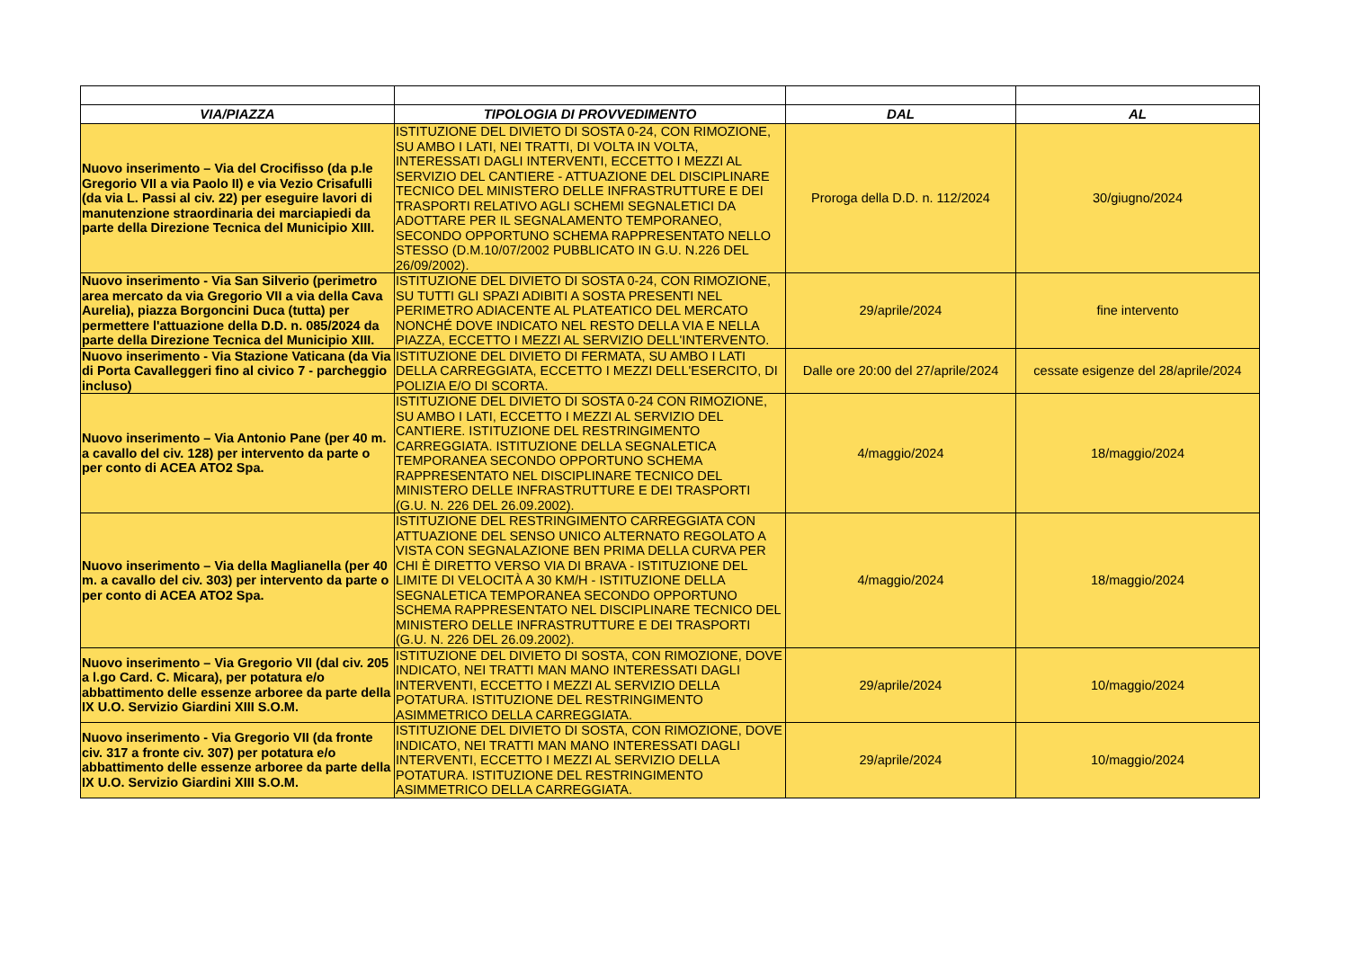| VIA/PIAZZA | TIPOLOGIA DI PROVVEDIMENTO | DAL | AL |
| --- | --- | --- | --- |
| Nuovo inserimento – Via del Crocifisso (da p.le Gregorio VII a via Paolo II) e via Vezio Crisafulli (da via L. Passi al civ. 22) per eseguire lavori di manutenzione straordinaria dei marciapiedi da parte della Direzione Tecnica del Municipio XIII. | ISTITUZIONE DEL DIVIETO DI SOSTA 0-24, CON RIMOZIONE, SU AMBO I LATI, NEI TRATTI, DI VOLTA IN VOLTA, INTERESSATI DAGLI INTERVENTI, ECCETTO I MEZZI AL SERVIZIO DEL CANTIERE - ATTUAZIONE DEL DISCIPLINARE TECNICO DEL MINISTERO DELLE INFRASTRUTTURE E DEI TRASPORTI RELATIVO AGLI SCHEMI SEGNALETICI DA ADOTTARE PER IL SEGNALAMENTO TEMPORANEO, SECONDO OPPORTUNO SCHEMA RAPPRESENTATO NELLO STESSO (D.M.10/07/2002 PUBBLICATO IN G.U. N.226 DEL 26/09/2002). | Proroga della D.D. n. 112/2024 | 30/giugno/2024 |
| Nuovo inserimento - Via San Silverio (perimetro area mercato da via Gregorio VII a via della Cava Aurelia), piazza Borgoncini Duca (tutta) per permettere l'attuazione della D.D. n. 085/2024 da parte della Direzione Tecnica del Municipio XIII. | ISTITUZIONE DEL DIVIETO DI SOSTA 0-24, CON RIMOZIONE, SU TUTTI GLI SPAZI ADIBITI A SOSTA PRESENTI NEL PERIMETRO ADIACENTE AL PLATEATICO DEL MERCATO NONCHÉ DOVE INDICATO NEL RESTO DELLA VIA E NELLA PIAZZA, ECCETTO I MEZZI AL SERVIZIO DELL'INTERVENTO. | 29/aprile/2024 | fine intervento |
| Nuovo inserimento - Via Stazione Vaticana (da Via di Porta Cavalleggeri fino al civico 7 - parcheggio incluso) | ISTITUZIONE DEL DIVIETO DI FERMATA, SU AMBO I LATI DELLA CARREGGIATA, ECCETTO I MEZZI DELL'ESERCITO, DI POLIZIA E/O DI SCORTA. | Dalle ore 20:00 del 27/aprile/2024 | cessate esigenze del 28/aprile/2024 |
| Nuovo inserimento – Via Antonio Pane (per 40 m. a cavallo del civ. 128) per intervento da parte o per conto di ACEA ATO2 Spa. | ISTITUZIONE DEL DIVIETO DI SOSTA 0-24 CON RIMOZIONE, SU AMBO I LATI, ECCETTO I MEZZI AL SERVIZIO DEL CANTIERE. ISTITUZIONE DEL RESTRINGIMENTO CARREGGIATA. ISTITUZIONE DELLA SEGNALETICA TEMPORANEA SECONDO OPPORTUNO SCHEMA RAPPRESENTATO NEL DISCIPLINARE TECNICO DEL MINISTERO DELLE INFRASTRUTTURE E DEI TRASPORTI (G.U. N. 226 DEL 26.09.2002). | 4/maggio/2024 | 18/maggio/2024 |
| Nuovo inserimento – Via della Maglianella (per 40 m. a cavallo del civ. 303) per intervento da parte o per conto di ACEA ATO2 Spa. | ISTITUZIONE DEL RESTRINGIMENTO CARREGGIATA CON ATTUAZIONE DEL SENSO UNICO ALTERNATO REGOLATO A VISTA CON SEGNALAZIONE BEN PRIMA DELLA CURVA PER CHI È DIRETTO VERSO VIA DI BRAVA - ISTITUZIONE DEL LIMITE DI VELOCITÀ A 30 KM/H - ISTITUZIONE DELLA SEGNALETICA TEMPORANEA SECONDO OPPORTUNO SCHEMA RAPPRESENTATO NEL DISCIPLINARE TECNICO DEL MINISTERO DELLE INFRASTRUTTURE E DEI TRASPORTI (G.U. N. 226 DEL 26.09.2002). | 4/maggio/2024 | 18/maggio/2024 |
| Nuovo inserimento – Via Gregorio VII (dal civ. 205 a l.go Card. C. Micara), per potatura e/o abbattimento delle essenze arboree da parte della IX U.O. Servizio Giardini XIII S.O.M. | ISTITUZIONE DEL DIVIETO DI SOSTA, CON RIMOZIONE, DOVE INDICATO, NEI TRATTI MAN MANO INTERESSATI DAGLI INTERVENTI, ECCETTO I MEZZI AL SERVIZIO DELLA POTATURA. ISTITUZIONE DEL RESTRINGIMENTO ASIMMETRICO DELLA CARREGGIATA. | 29/aprile/2024 | 10/maggio/2024 |
| Nuovo inserimento - Via Gregorio VII (da fronte civ. 317 a fronte civ. 307) per potatura e/o abbattimento delle essenze arboree da parte della IX U.O. Servizio Giardini XIII S.O.M. | ISTITUZIONE DEL DIVIETO DI SOSTA, CON RIMOZIONE, DOVE INDICATO, NEI TRATTI MAN MANO INTERESSATI DAGLI INTERVENTI, ECCETTO I MEZZI AL SERVIZIO DELLA POTATURA. ISTITUZIONE DEL RESTRINGIMENTO ASIMMETRICO DELLA CARREGGIATA. | 29/aprile/2024 | 10/maggio/2024 |